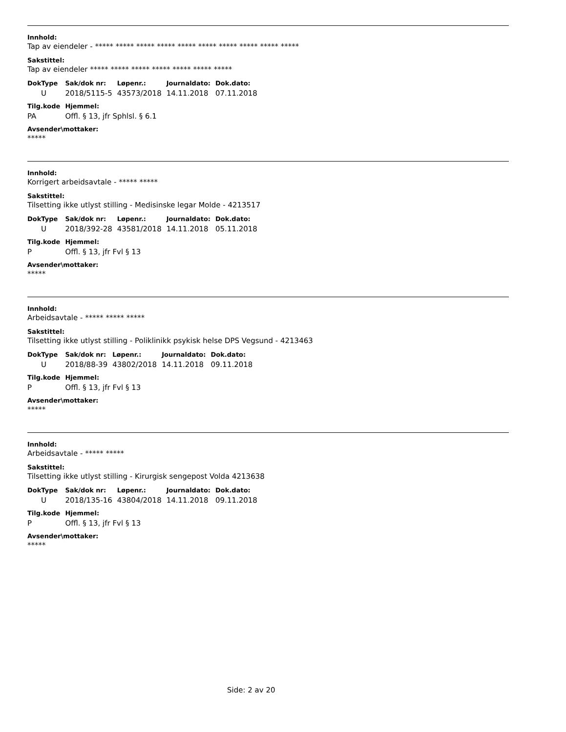Innhold:
Tap av eiendeler - ***** ***** ***** ***** ***** ***** ***** ***** ***** *****
Sakstittel:
Tap av eiendeler ***** ***** ***** ***** ***** ***** *****
| DokType | Sak/dok nr: | Løpenr.: | Journaldato: | Dok.dato: |
| --- | --- | --- | --- | --- |
| U | 2018/5115-5 | 43573/2018 | 14.11.2018 | 07.11.2018 |
| Tilg.kode | Hjemmel: | | | |
| PA | Offl. § 13, jfr Sphlsl. § 6.1 | | | |
Avsender\mottaker:
*****
Innhold:
Korrigert arbeidsavtale - ***** *****
Sakstittel:
Tilsetting ikke utlyst stilling - Medisinske legar Molde - 4213517
| DokType | Sak/dok nr: | Løpenr.: | Journaldato: | Dok.dato: |
| --- | --- | --- | --- | --- |
| U | 2018/392-28 | 43581/2018 | 14.11.2018 | 05.11.2018 |
| Tilg.kode | Hjemmel: | | | |
| P | Offl. § 13, jfr Fvl § 13 | | | |
Avsender\mottaker:
*****
Innhold:
Arbeidsavtale - ***** ***** *****
Sakstittel:
Tilsetting ikke utlyst stilling - Poliklinikk psykisk helse DPS Vegsund - 4213463
| DokType | Sak/dok nr: | Løpenr.: | Journaldato: | Dok.dato: |
| --- | --- | --- | --- | --- |
| U | 2018/88-39 | 43802/2018 | 14.11.2018 | 09.11.2018 |
| Tilg.kode | Hjemmel: | | | |
| P | Offl. § 13, jfr Fvl § 13 | | | |
Avsender\mottaker:
*****
Innhold:
Arbeidsavtale - ***** *****
Sakstittel:
Tilsetting ikke utlyst stilling - Kirurgisk sengepost Volda 4213638
| DokType | Sak/dok nr: | Løpenr.: | Journaldato: | Dok.dato: |
| --- | --- | --- | --- | --- |
| U | 2018/135-16 | 43804/2018 | 14.11.2018 | 09.11.2018 |
| Tilg.kode | Hjemmel: | | | |
| P | Offl. § 13, jfr Fvl § 13 | | | |
Avsender\mottaker:
*****
Side: 2 av 20